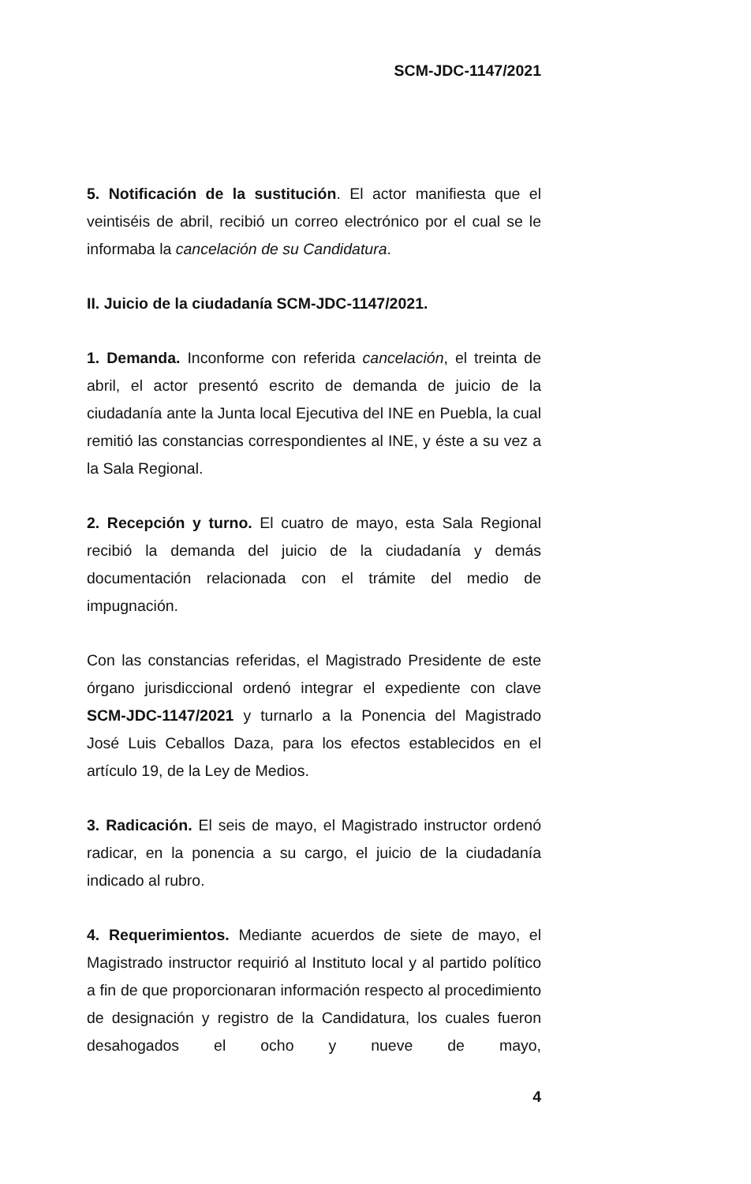SCM-JDC-1147/2021
5. Notificación de la sustitución. El actor manifiesta que el veintiséis de abril, recibió un correo electrónico por el cual se le informaba la cancelación de su Candidatura.
II. Juicio de la ciudadanía SCM-JDC-1147/2021.
1. Demanda. Inconforme con referida cancelación, el treinta de abril, el actor presentó escrito de demanda de juicio de la ciudadanía ante la Junta local Ejecutiva del INE en Puebla, la cual remitió las constancias correspondientes al INE, y éste a su vez a la Sala Regional.
2. Recepción y turno. El cuatro de mayo, esta Sala Regional recibió la demanda del juicio de la ciudadanía y demás documentación relacionada con el trámite del medio de impugnación.
Con las constancias referidas, el Magistrado Presidente de este órgano jurisdiccional ordenó integrar el expediente con clave SCM-JDC-1147/2021 y turnarlo a la Ponencia del Magistrado José Luis Ceballos Daza, para los efectos establecidos en el artículo 19, de la Ley de Medios.
3. Radicación. El seis de mayo, el Magistrado instructor ordenó radicar, en la ponencia a su cargo, el juicio de la ciudadanía indicado al rubro.
4. Requerimientos. Mediante acuerdos de siete de mayo, el Magistrado instructor requirió al Instituto local y al partido político a fin de que proporcionaran información respecto al procedimiento de designación y registro de la Candidatura, los cuales fueron desahogados el ocho y nueve de mayo,
4